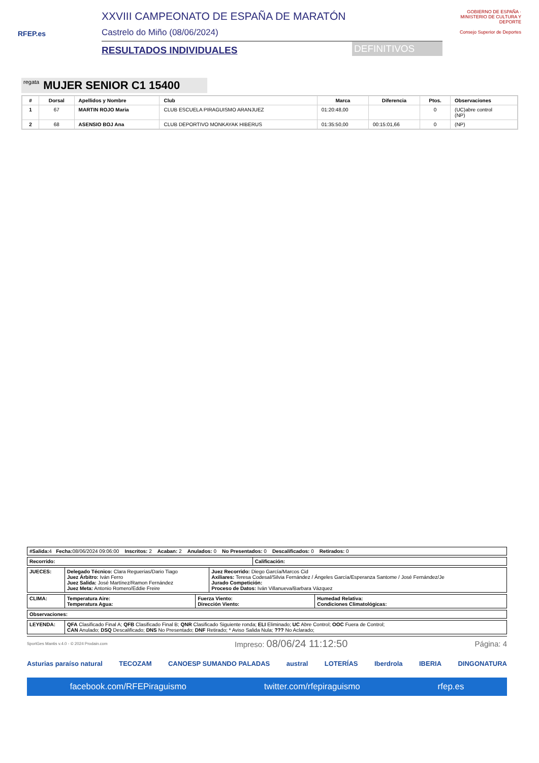RFEP.es
XXVIII CAMPEONATO DE ESPAÑA DE MARATÓN
Castrelo do Miño (08/06/2024)
RESULTADOS INDIVIDUALES
DEFINITIVOS
GOBIERNO DE ESPAÑA · MINISTERIO DE CULTURA Y DEPORTE
Consejo Superior de Deportes
regata MUJER SENIOR C1 15400
| # | Dorsal | Apellidos y Nombre | Club | Marca | Diferencia | Ptos. | Observaciones |
| --- | --- | --- | --- | --- | --- | --- | --- |
| 1 | 67 | MARTIN ROJO Maria | CLUB ESCUELA PIRAGUISMO ARANJUEZ | 01:20:48,00 | | 0 | (UC)abre control (NP) |
| 2 | 68 | ASENSIO BOJ Ana | CLUB DEPORTIVO MONKAYAK HIBERUS | 01:35:50,00 | 00:15:01,66 | 0 | (NP) |
| #Salida: 4 Fecha: 08/06/2024 09:06:00 Inscritos: 2 Acaban: 2 Anulados: 0 No Presentados: 0 Descalificados: 0 Retirados: 0 |
| Recorrido: | Calificación: |
| JUECES: | Delegado Técnico: Clara Reguerias/Dario Tiago Juez Árbitro: Iván Ferro Juez Salida: José Martínez/Ramon Fernández Juez Meta: Antonio Romero/Eddie Freire | Juez Recorrido: Diego García/Marcos Cid Axiliares: Teresa Codesal/Silvia Fernández / Ángeles García/Esperanza Santome / José Fernández/Je Jurado Competición: Proceso de Datos: Iván Villanueva/Barbara Vázquez |
| CLIMA: | Temperatura Aire: Temperatura Agua: | Fuerza Viento: Dirección Viento: | Humedad Relativa: Condiciones Climatológicas: |
| Observaciones: |
| LEYENDA: | QFA Clasificado Final A; QFB Clasificado Final B; QNR Clasificado Siguiente ronda; ELI Eliminado; UC Abre Control; OOC Fuera de Control; CAN Anulado; DSQ Descalificado; DNS No Presentado; DNF Retirado; * Aviso Salida Nula; ??? No Aclarado; |
SportGes Mantis v.4.0 - © 2024 Prodain.com Impreso: 08/06/24 11:12:50 Página: 4
Asturias paraíso natural TECOZAM CANOESP SUMANDO PALADAS austral LOTERÍAS Iberdrola IBERIA DINGONATURA
facebook.com/RFEPiraguismo twitter.com/rfepiraguismo rfep.es